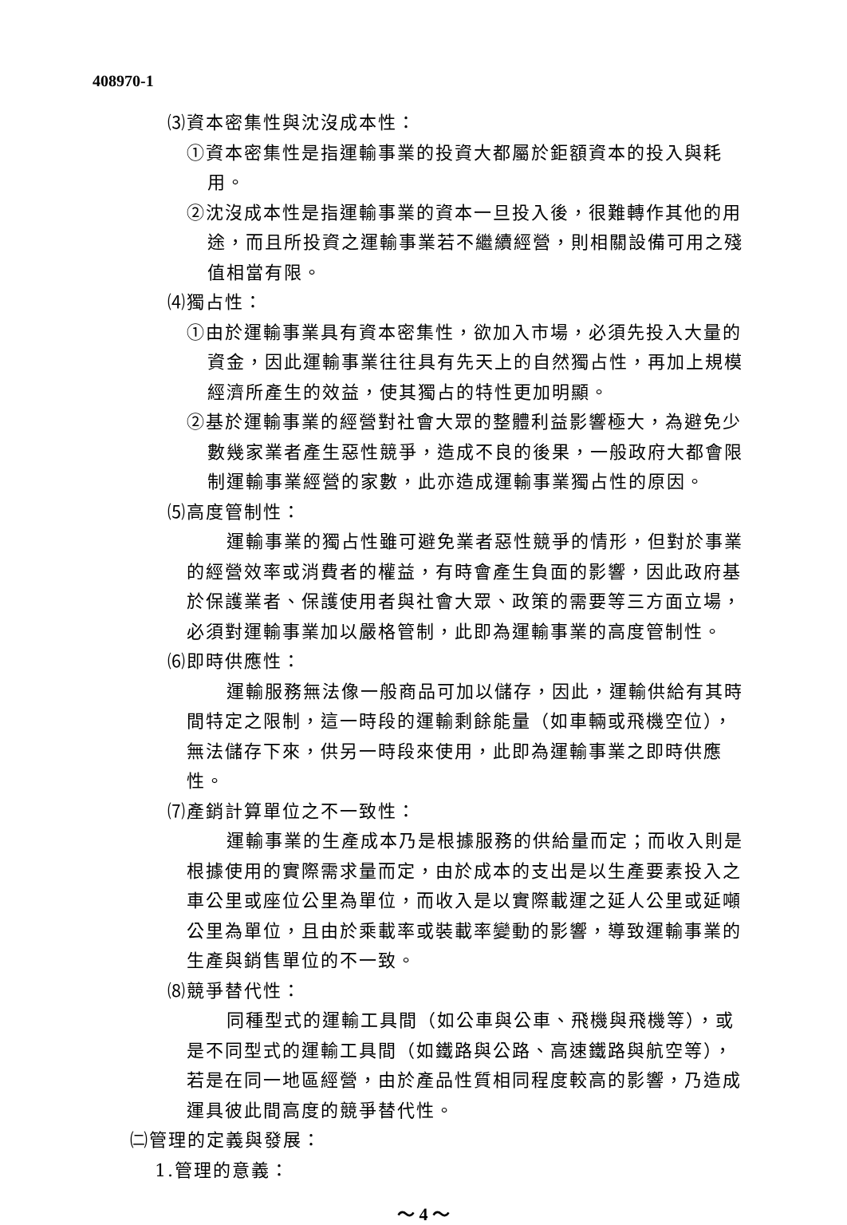408970-1
⑶資本密集性與沈沒成本性：
①資本密集性是指運輸事業的投資大都屬於鉅額資本的投入與耗用。
②沈沒成本性是指運輸事業的資本一旦投入後，很難轉作其他的用途，而且所投資之運輸事業若不繼續經營，則相關設備可用之殘值相當有限。
⑷獨占性：
①由於運輸事業具有資本密集性，欲加入市場，必須先投入大量的資金，因此運輸事業往往具有先天上的自然獨占性，再加上規模經濟所產生的效益，使其獨占的特性更加明顯。
②基於運輸事業的經營對社會大眾的整體利益影響極大，為避免少數幾家業者產生惡性競爭，造成不良的後果，一般政府大都會限制運輸事業經營的家數，此亦造成運輸事業獨占性的原因。
⑸高度管制性：
運輸事業的獨占性雖可避免業者惡性競爭的情形，但對於事業的經營效率或消費者的權益，有時會產生負面的影響，因此政府基於保護業者、保護使用者與社會大眾、政策的需要等三方面立場，必須對運輸事業加以嚴格管制，此即為運輸事業的高度管制性。
⑹即時供應性：
運輸服務無法像一般商品可加以儲存，因此，運輸供給有其時間特定之限制，這一時段的運輸剩餘能量（如車輛或飛機空位），無法儲存下來，供另一時段來使用，此即為運輸事業之即時供應性。
⑺產銷計算單位之不一致性：
運輸事業的生產成本乃是根據服務的供給量而定；而收入則是根據使用的實際需求量而定，由於成本的支出是以生產要素投入之車公里或座位公里為單位，而收入是以實際載運之延人公里或延噸公里為單位，且由於乘載率或裝載率變動的影響，導致運輸事業的生產與銷售單位的不一致。
⑻競爭替代性：
同種型式的運輸工具間（如公車與公車、飛機與飛機等），或是不同型式的運輸工具間（如鐵路與公路、高速鐵路與航空等），若是在同一地區經營，由於產品性質相同程度較高的影響，乃造成運具彼此間高度的競爭替代性。
㈡管理的定義與發展：
1.管理的意義：
～ 4 ～